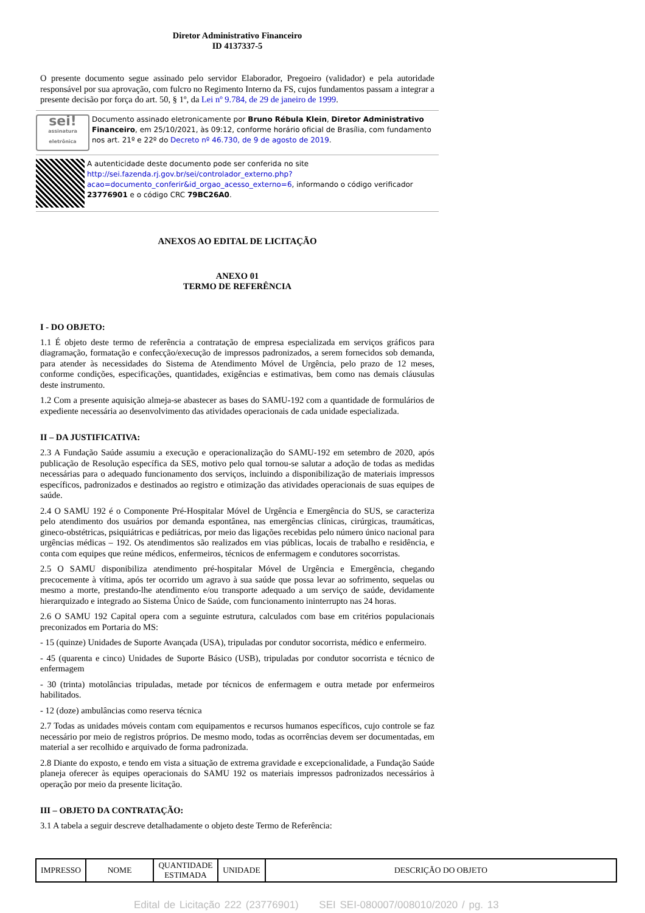Diretor Administrativo Financeiro
ID 4137337-5
O presente documento segue assinado pelo servidor Elaborador, Pregoeiro (validador) e pela autoridade responsável por sua aprovação, com fulcro no Regimento Interno da FS, cujos fundamentos passam a integrar a presente decisão por força do art. 50, § 1º, da Lei nº 9.784, de 29 de janeiro de 1999.
sei!
assinatura eletrônica
Documento assinado eletronicamente por Bruno Rébula Klein, Diretor Administrativo Financeiro, em 25/10/2021, às 09:12, conforme horário oficial de Brasília, com fundamento nos art. 21º e 22º do Decreto nº 46.730, de 9 de agosto de 2019.
A autenticidade deste documento pode ser conferida no site http://sei.fazenda.rj.gov.br/sei/controlador_externo.php?acao=documento_conferir&id_orgao_acesso_externo=6, informando o código verificador 23776901 e o código CRC 79BC26A0.
ANEXOS AO EDITAL DE LICITAÇÃO
ANEXO 01
TERMO DE REFERÊNCIA
I - DO OBJETO:
1.1 É objeto deste termo de referência a contratação de empresa especializada em serviços gráficos para diagramação, formatação e confecção/execução de impressos padronizados, a serem fornecidos sob demanda, para atender às necessidades do Sistema de Atendimento Móvel de Urgência, pelo prazo de 12 meses, conforme condições, especificações, quantidades, exigências e estimativas, bem como nas demais cláusulas deste instrumento.
1.2 Com a presente aquisição almeja-se abastecer as bases do SAMU-192 com a quantidade de formulários de expediente necessária ao desenvolvimento das atividades operacionais de cada unidade especializada.
II – DA JUSTIFICATIVA:
2.3 A Fundação Saúde assumiu a execução e operacionalização do SAMU-192 em setembro de 2020, após publicação de Resolução específica da SES, motivo pelo qual tornou-se salutar a adoção de todas as medidas necessárias para o adequado funcionamento dos serviços, incluindo a disponibilização de materiais impressos específicos, padronizados e destinados ao registro e otimização das atividades operacionais de suas equipes de saúde.
2.4 O SAMU 192 é o Componente Pré-Hospitalar Móvel de Urgência e Emergência do SUS, se caracteriza pelo atendimento dos usuários por demanda espontânea, nas emergências clínicas, cirúrgicas, traumáticas, gineco-obstétricas, psiquiátricas e pediátricas, por meio das ligações recebidas pelo número único nacional para urgências médicas – 192. Os atendimentos são realizados em vias públicas, locais de trabalho e residência, e conta com equipes que reúne médicos, enfermeiros, técnicos de enfermagem e condutores socorristas.
2.5 O SAMU disponibiliza atendimento pré-hospitalar Móvel de Urgência e Emergência, chegando precocemente à vítima, após ter ocorrido um agravo à sua saúde que possa levar ao sofrimento, sequelas ou mesmo a morte, prestando-lhe atendimento e/ou transporte adequado a um serviço de saúde, devidamente hierarquizado e integrado ao Sistema Único de Saúde, com funcionamento ininterrupto nas 24 horas.
2.6 O SAMU 192 Capital opera com a seguinte estrutura, calculados com base em critérios populacionais preconizados em Portaria do MS:
- 15 (quinze) Unidades de Suporte Avançada (USA), tripuladas por condutor socorrista, médico e enfermeiro.
- 45 (quarenta e cinco) Unidades de Suporte Básico (USB), tripuladas por condutor socorrista e técnico de enfermagem
- 30 (trinta) motolâncias tripuladas, metade por técnicos de enfermagem e outra metade por enfermeiros habilitados.
- 12 (doze) ambulâncias como reserva técnica
2.7 Todas as unidades móveis contam com equipamentos e recursos humanos específicos, cujo controle se faz necessário por meio de registros próprios. De mesmo modo, todas as ocorrências devem ser documentadas, em material a ser recolhido e arquivado de forma padronizada.
2.8 Diante do exposto, e tendo em vista a situação de extrema gravidade e excepcionalidade, a Fundação Saúde planeja oferecer às equipes operacionais do SAMU 192 os materiais impressos padronizados necessários à operação por meio da presente licitação.
III – OBJETO DA CONTRATAÇÃO:
3.1 A tabela a seguir descreve detalhadamente o objeto deste Termo de Referência:
| IMPRESSO | NOME | QUANTIDADE ESTIMADA | UNIDADE | DESCRIÇÃO DO OBJETO |
Edital de Licitação 222 (23776901) SEI SEI-080007/008010/2020 / pg. 13